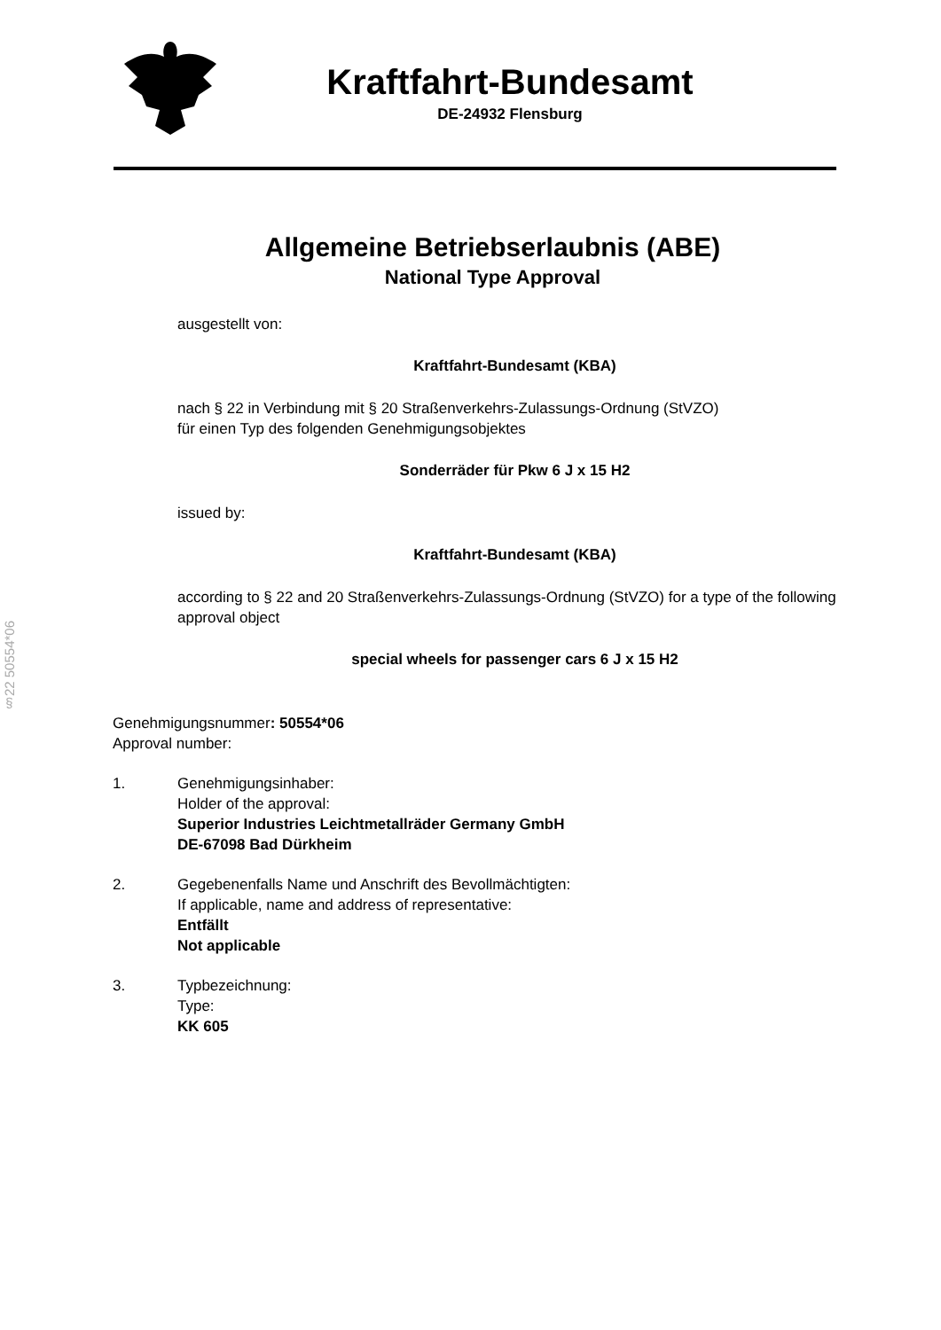Kraftfahrt-Bundesamt
DE-24932 Flensburg
Allgemeine Betriebserlaubnis (ABE)
National Type Approval
ausgestellt von:
Kraftfahrt-Bundesamt (KBA)
nach § 22 in Verbindung mit § 20 Straßenverkehrs-Zulassungs-Ordnung (StVZO)
für einen Typ des folgenden Genehmigungsobjektes
Sonderräder für Pkw 6 J x 15 H2
issued by:
Kraftfahrt-Bundesamt (KBA)
according to § 22 and 20 Straßenverkehrs-Zulassungs-Ordnung (StVZO) for a type of the following approval object
special wheels for passenger cars 6 J x 15 H2
§22 50554*06
Genehmigungsnummer: 50554*06
Approval number:
1. Genehmigungsinhaber:
Holder of the approval:
Superior Industries Leichtmetallräder Germany GmbH
DE-67098 Bad Dürkheim
2. Gegebenenfalls Name und Anschrift des Bevollmächtigten:
If applicable, name and address of representative:
Entfällt
Not applicable
3. Typbezeichnung:
Type:
KK 605